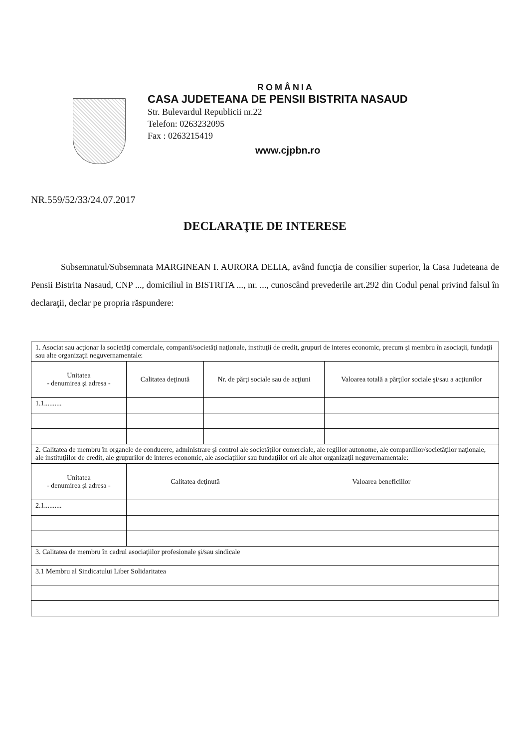ROMÂNIA
CASA JUDETEANA DE PENSII BISTRITA NASAUD
Str. Bulevardul Republicii nr.22
Telefon: 0263232095
Fax : 0263215419
www.cjpbn.ro
NR.559/52/33/24.07.2017
DECLARAŢIE DE INTERESE
Subsemnatul/Subsemnata MARGINEAN I. AURORA DELIA, având funcţia de consilier superior, la Casa Judeteana de Pensii Bistrita Nasaud, CNP ..., domiciliul in BISTRITA ..., nr. ..., cunoscând prevederile art.292 din Codul penal privind falsul în declaraţii, declar pe propria răspundere:
| 1. Asociat sau acţionar la societăţi comerciale, companii/societăţi naţionale, instituţii de credit, grupuri de interes economic, precum şi membru în asociaţii, fundaţii sau alte organizaţii neguvernamentale: | | | | |
| Unitatea - denumirea şi adresa - | Calitatea deţinută | Nr. de părţi sociale sau de acţiuni | | Valoarea totală a părţilor sociale şi/sau a acţiunilor |
| 1.1.......... | | | | |
| 2. Calitatea de membru în organele de conducere, administrare şi control ale societăţilor comerciale, ale regiilor autonome, ale companiilor/societăţilor naţionale, ale instituţiilor de credit, ale grupurilor de interes economic, ale asociaţiilor sau fundaţiilor ori ale altor organizaţii neguvernamentale: | | | | |
| Unitatea - denumirea şi adresa - | Calitatea deţinută | | Valoarea beneficiilor | |
| 2.1.......... | | | | |
| 3. Calitatea de membru în cadrul asociaţiilor profesionale şi/sau sindicale | | | | |
| 3.1 Membru al Sindicatului Liber Solidaritatea | | | | |